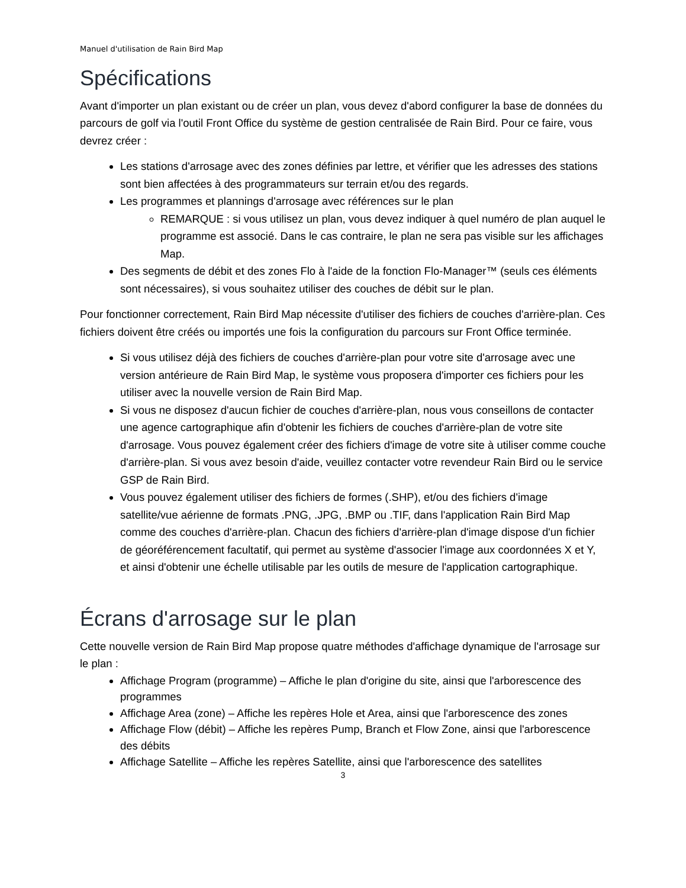Manuel d'utilisation de Rain Bird Map
Spécifications
Avant d'importer un plan existant ou de créer un plan, vous devez d'abord configurer la base de données du parcours de golf via l'outil Front Office du système de gestion centralisée de Rain Bird. Pour ce faire, vous devrez créer :
Les stations d'arrosage avec des zones définies par lettre, et vérifier que les adresses des stations sont bien affectées à des programmateurs sur terrain et/ou des regards.
Les programmes et plannings d'arrosage avec références sur le plan
REMARQUE : si vous utilisez un plan, vous devez indiquer à quel numéro de plan auquel le programme est associé. Dans le cas contraire, le plan ne sera pas visible sur les affichages Map.
Des segments de débit et des zones Flo à l'aide de la fonction Flo-Manager™ (seuls ces éléments sont nécessaires), si vous souhaitez utiliser des couches de débit sur le plan.
Pour fonctionner correctement, Rain Bird Map nécessite d'utiliser des fichiers de couches d'arrière-plan. Ces fichiers doivent être créés ou importés une fois la configuration du parcours sur Front Office terminée.
Si vous utilisez déjà des fichiers de couches d'arrière-plan pour votre site d'arrosage avec une version antérieure de Rain Bird Map, le système vous proposera d'importer ces fichiers pour les utiliser avec la nouvelle version de Rain Bird Map.
Si vous ne disposez d'aucun fichier de couches d'arrière-plan, nous vous conseillons de contacter une agence cartographique afin d'obtenir les fichiers de couches d'arrière-plan de votre site d'arrosage. Vous pouvez également créer des fichiers d'image de votre site à utiliser comme couche d'arrière-plan. Si vous avez besoin d'aide, veuillez contacter votre revendeur Rain Bird ou le service GSP de Rain Bird.
Vous pouvez également utiliser des fichiers de formes (.SHP), et/ou des fichiers d'image satellite/vue aérienne de formats .PNG, .JPG, .BMP ou .TIF, dans l'application Rain Bird Map comme des couches d'arrière-plan. Chacun des fichiers d'arrière-plan d'image dispose d'un fichier de géoréférencement facultatif, qui permet au système d'associer l'image aux coordonnées X et Y, et ainsi d'obtenir une échelle utilisable par les outils de mesure de l'application cartographique.
Écrans d'arrosage sur le plan
Cette nouvelle version de Rain Bird Map propose quatre méthodes d'affichage dynamique de l'arrosage sur le plan :
Affichage Program (programme) – Affiche le plan d'origine du site, ainsi que l'arborescence des programmes
Affichage Area (zone) – Affiche les repères Hole et Area, ainsi que l'arborescence des zones
Affichage Flow (débit) – Affiche les repères Pump, Branch et Flow Zone, ainsi que l'arborescence des débits
Affichage Satellite – Affiche les repères Satellite, ainsi que l'arborescence des satellites
3